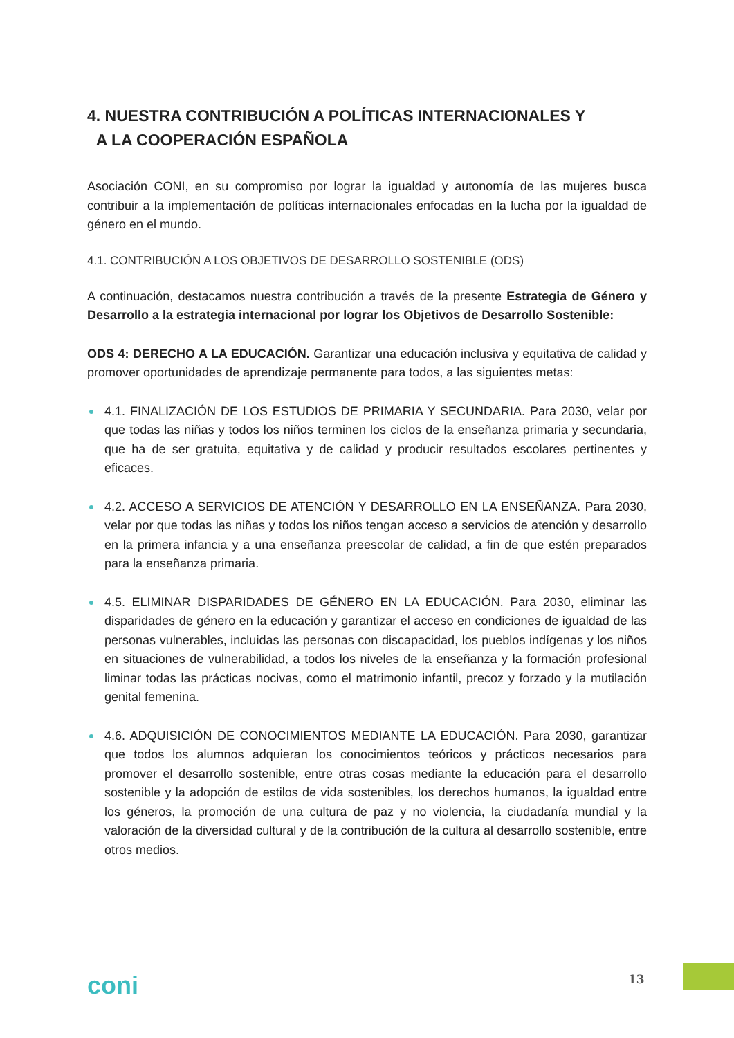4. NUESTRA CONTRIBUCIÓN A POLÍTICAS INTERNACIONALES Y
A LA COOPERACIÓN ESPAÑOLA
Asociación CONI, en su compromiso por lograr la igualdad y autonomía de las mujeres busca contribuir a la implementación de políticas internacionales enfocadas en la lucha por la igualdad de género en el mundo.
4.1. CONTRIBUCIÓN A LOS OBJETIVOS DE DESARROLLO SOSTENIBLE (ODS)
A continuación, destacamos nuestra contribución a través de la presente Estrategia de Género y Desarrollo a la estrategia internacional por lograr los Objetivos de Desarrollo Sostenible:
ODS 4: DERECHO A LA EDUCACIÓN. Garantizar una educación inclusiva y equitativa de calidad y promover oportunidades de aprendizaje permanente para todos, a las siguientes metas:
4.1. FINALIZACIÓN DE LOS ESTUDIOS DE PRIMARIA Y SECUNDARIA. Para 2030, velar por que todas las niñas y todos los niños terminen los ciclos de la enseñanza primaria y secundaria, que ha de ser gratuita, equitativa y de calidad y producir resultados escolares pertinentes y eficaces.
4.2. ACCESO A SERVICIOS DE ATENCIÓN Y DESARROLLO EN LA ENSEÑANZA. Para 2030, velar por que todas las niñas y todos los niños tengan acceso a servicios de atención y desarrollo en la primera infancia y a una enseñanza preescolar de calidad, a fin de que estén preparados para la enseñanza primaria.
4.5. ELIMINAR DISPARIDADES DE GÉNERO EN LA EDUCACIÓN. Para 2030, eliminar las disparidades de género en la educación y garantizar el acceso en condiciones de igualdad de las personas vulnerables, incluidas las personas con discapacidad, los pueblos indígenas y los niños en situaciones de vulnerabilidad, a todos los niveles de la enseñanza y la formación profesional liminar todas las prácticas nocivas, como el matrimonio infantil, precoz y forzado y la mutilación genital femenina.
4.6. ADQUISICIÓN DE CONOCIMIENTOS MEDIANTE LA EDUCACIÓN. Para 2030, garantizar que todos los alumnos adquieran los conocimientos teóricos y prácticos necesarios para promover el desarrollo sostenible, entre otras cosas mediante la educación para el desarrollo sostenible y la adopción de estilos de vida sostenibles, los derechos humanos, la igualdad entre los géneros, la promoción de una cultura de paz y no violencia, la ciudadanía mundial y la valoración de la diversidad cultural y de la contribución de la cultura al desarrollo sostenible, entre otros medios.
coni 13